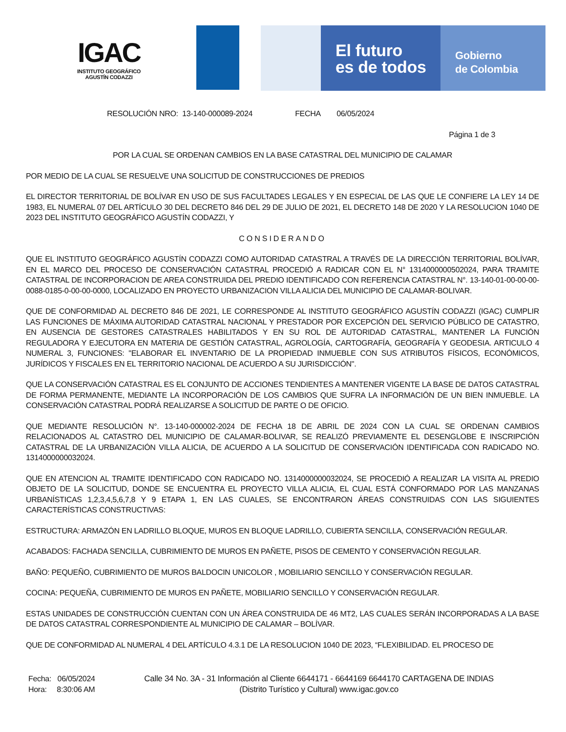IGAC
INSTITUTO GEOGRÁFICO
AGUSTÍN CODAZZI
El futuro
es de todos
Gobierno
de Colombia
RESOLUCIÓN NRO: 13-140-000089-2024 FECHA 06/05/2024
Página 1 de 3
POR LA CUAL SE ORDENAN CAMBIOS EN LA BASE CATASTRAL DEL MUNICIPIO DE CALAMAR
POR MEDIO DE LA CUAL SE RESUELVE UNA SOLICITUD DE CONSTRUCCIONES DE PREDIOS
EL DIRECTOR TERRITORIAL DE BOLÍVAR EN USO DE SUS FACULTADES LEGALES Y EN ESPECIAL DE LAS QUE LE CONFIERE LA LEY 14 DE 1983, EL NUMERAL 07 DEL ARTÍCULO 30 DEL DECRETO 846 DEL 29 DE JULIO DE 2021, EL DECRETO 148 DE 2020 Y LA RESOLUCION 1040 DE 2023 DEL INSTITUTO GEOGRÁFICO AGUSTÍN CODAZZI, Y
CONSIDERANDO
QUE EL INSTITUTO GEOGRÁFICO AGUSTÍN CODAZZI COMO AUTORIDAD CATASTRAL A TRAVÉS DE LA DIRECCIÓN TERRITORIAL BOLÍVAR, EN EL MARCO DEL PROCESO DE CONSERVACIÓN CATASTRAL PROCEDIÓ A RADICAR CON EL N° 1314000000502024, PARA TRAMITE CATASTRAL DE INCORPORACION DE AREA CONSTRUIDA DEL PREDIO IDENTIFICADO CON REFERENCIA CATASTRAL N°. 13-140-01-00-00-00-0088-0185-0-00-00-0000, LOCALIZADO EN PROYECTO URBANIZACION VILLA ALICIA DEL MUNICIPIO DE CALAMAR-BOLIVAR.
QUE DE CONFORMIDAD AL DECRETO 846 DE 2021, LE CORRESPONDE AL INSTITUTO GEOGRÁFICO AGUSTÍN CODAZZI (IGAC) CUMPLIR LAS FUNCIONES DE MÁXIMA AUTORIDAD CATASTRAL NACIONAL Y PRESTADOR POR EXCEPCIÓN DEL SERVICIO PÚBLICO DE CATASTRO, EN AUSENCIA DE GESTORES CATASTRALES HABILITADOS Y EN SU ROL DE AUTORIDAD CATASTRAL, MANTENER LA FUNCIÓN REGULADORA Y EJECUTORA EN MATERIA DE GESTIÓN CATASTRAL, AGROLOGÍA, CARTOGRAFÍA, GEOGRAFÍA Y GEODESIA. ARTICULO 4 NUMERAL 3, FUNCIONES: "ELABORAR EL INVENTARIO DE LA PROPIEDAD INMUEBLE CON SUS ATRIBUTOS FÍSICOS, ECONÓMICOS, JURÍDICOS Y FISCALES EN EL TERRITORIO NACIONAL DE ACUERDO A SU JURISDICCIÓN".
QUE LA CONSERVACIÓN CATASTRAL ES EL CONJUNTO DE ACCIONES TENDIENTES A MANTENER VIGENTE LA BASE DE DATOS CATASTRAL DE FORMA PERMANENTE, MEDIANTE LA INCORPORACIÓN DE LOS CAMBIOS QUE SUFRA LA INFORMACIÓN DE UN BIEN INMUEBLE. LA CONSERVACIÓN CATASTRAL PODRÁ REALIZARSE A SOLICITUD DE PARTE O DE OFICIO.
QUE MEDIANTE RESOLUCIÓN N°. 13-140-000002-2024 DE FECHA 18 DE ABRIL DE 2024 CON LA CUAL SE ORDENAN CAMBIOS RELACIONADOS AL CATASTRO DEL MUNICIPIO DE CALAMAR-BOLIVAR, SE REALIZÓ PREVIAMENTE EL DESENGLOBE E INSCRIPCIÓN CATASTRAL DE LA URBANIZACIÓN VILLA ALICIA, DE ACUERDO A LA SOLICITUD DE CONSERVACIÓN IDENTIFICADA CON RADICADO NO. 1314000000032024.
QUE EN ATENCION AL TRAMITE IDENTIFICADO CON RADICADO NO. 1314000000032024, SE PROCEDIÓ A REALIZAR LA VISITA AL PREDIO OBJETO DE LA SOLICITUD, DONDE SE ENCUENTRA EL PROYECTO VILLA ALICIA, EL CUAL ESTÁ CONFORMADO POR LAS MANZANAS URBANÍSTICAS 1,2,3,4,5,6,7,8 Y 9 ETAPA 1, EN LAS CUALES, SE ENCONTRARON ÁREAS CONSTRUIDAS CON LAS SIGUIENTES CARACTERÍSTICAS CONSTRUCTIVAS:
ESTRUCTURA: ARMAZÓN EN LADRILLO BLOQUE, MUROS EN BLOQUE LADRILLO, CUBIERTA SENCILLA, CONSERVACIÓN REGULAR.
ACABADOS: FACHADA SENCILLA, CUBRIMIENTO DE MUROS EN PAÑETE, PISOS DE CEMENTO Y CONSERVACIÓN REGULAR.
BAÑO: PEQUEÑO, CUBRIMIENTO DE MUROS BALDOCIN UNICOLOR , MOBILIARIO SENCILLO Y CONSERVACIÓN REGULAR.
COCINA: PEQUEÑA, CUBRIMIENTO DE MUROS EN PAÑETE, MOBILIARIO SENCILLO Y CONSERVACIÓN REGULAR.
ESTAS UNIDADES DE CONSTRUCCIÓN CUENTAN CON UN ÁREA CONSTRUIDA DE 46 MT2, LAS CUALES SERÁN INCORPORADAS A LA BASE DE DATOS CATASTRAL CORRESPONDIENTE AL MUNICIPIO DE CALAMAR – BOLÍVAR.
QUE DE CONFORMIDAD AL NUMERAL 4 DEL ARTÍCULO 4.3.1 DE LA RESOLUCION 1040 DE 2023, “FLEXIBILIDAD. EL PROCESO DE
Fecha: 06/05/2024
Hora: 8:30:06 AM
Calle 34 No. 3A - 31 Información al Cliente 6644171 - 6644169 6644170 CARTAGENA DE INDIAS
(Distrito Turístico y Cultural) www.igac.gov.co